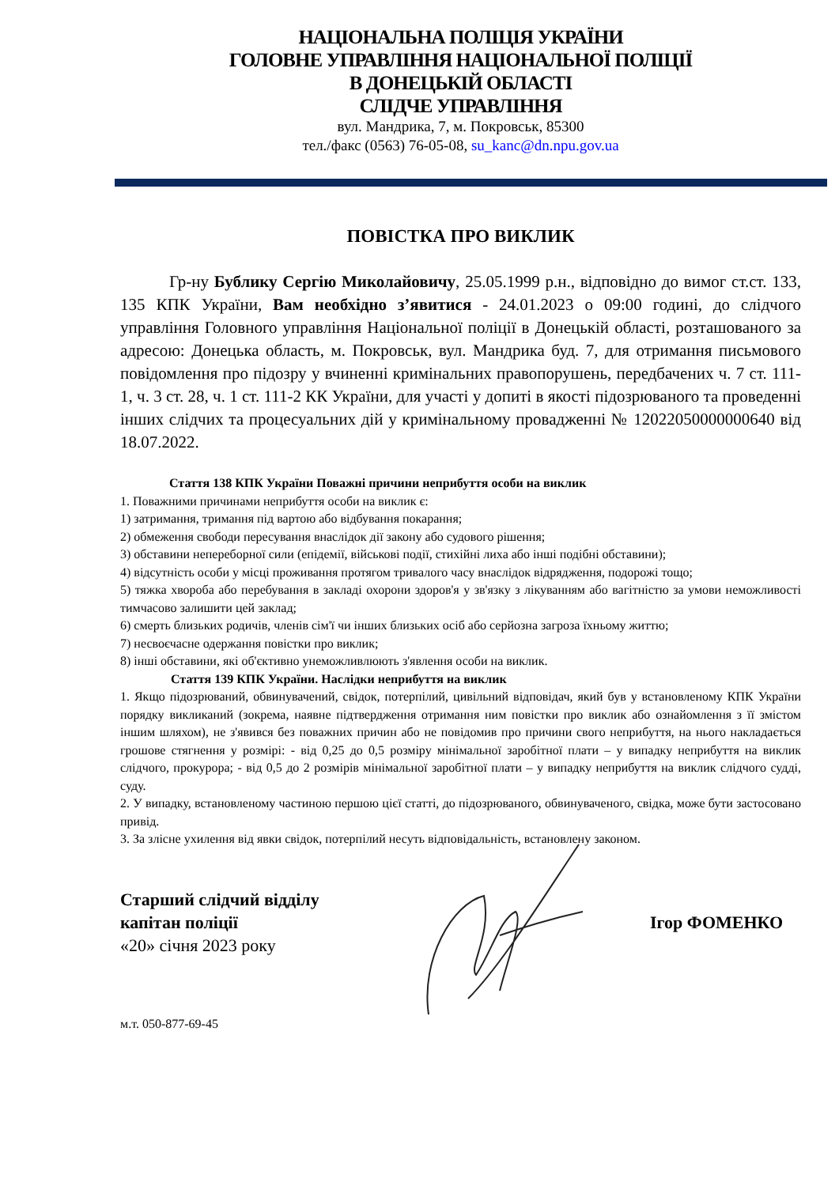НАЦІОНАЛЬНА ПОЛІЦІЯ УКРАЇНИ
ГОЛОВНЕ УПРАВЛІННЯ НАЦІОНАЛЬНОЇ ПОЛІЦІЇ
В ДОНЕЦЬКІЙ ОБЛАСТІ
СЛІДЧЕ УПРАВЛІННЯ
вул. Мандрика, 7, м. Покровськ, 85300
тел./факс (0563) 76-05-08, su_kanc@dn.npu.gov.ua
ПОВІСТКА ПРО ВИКЛИК
Гр-ну Бублику Сергію Миколайовичу, 25.05.1999 р.н., відповідно до вимог ст.ст. 133, 135 КПК України, Вам необхідно з’явитися - 24.01.2023 о 09:00 годині, до слідчого управління Головного управління Національної поліції в Донецькій області, розташованого за адресою: Донецька область, м. Покровськ, вул. Мандрика буд. 7, для отримання письмового повідомлення про підозру у вчиненні кримінальних правопорушень, передбачених ч. 7 ст. 111-1, ч. 3 ст. 28, ч. 1 ст. 111-2 КК України, для участі у допиті в якості підозрюваного та проведенні інших слідчих та процесуальних дій у кримінальному провадженні № 12022050000000640 від 18.07.2022.
Стаття 138 КПК України Поважні причини неприбуття особи на виклик
1. Поважними причинами неприбуття особи на виклик є:
1) затримання, тримання під вартою або відбування покарання;
2) обмеження свободи пересування внаслідок дії закону або судового рішення;
3) обставини непереборної сили (епідемії, військові події, стихійні лиха або інші подібні обставини);
4) відсутність особи у місці проживання протягом тривалого часу внаслідок відрядження, подорожі тощо;
5) тяжка хвороба або перебування в закладі охорони здоров'я у зв'язку з лікуванням або вагітністю за умови неможливості тимчасово залишити цей заклад;
6) смерть близьких родичів, членів сім'ї чи інших близьких осіб або серйозна загроза їхньому життю;
7) несвоєчасне одержання повістки про виклик;
8) інші обставини, які об'єктивно унеможливлюють з'явлення особи на виклик.
Стаття 139 КПК України. Наслідки неприбуття на виклик
1. Якщо підозрюваний, обвинувачений, свідок, потерпілий, цивільний відповідач, який був у встановленому КПК України порядку викликаний (зокрема, наявне підтвердження отримання ним повістки про виклик або ознайомлення з її змістом іншим шляхом), не з'явився без поважних причин або не повідомив про причини свого неприбуття, на нього накладається грошове стягнення у розмірі: - від 0,25 до 0,5 розміру мінімальної заробітної плати – у випадку неприбуття на виклик слідчого, прокурора; - від 0,5 до 2 розмірів мінімальної заробітної плати – у випадку неприбуття на виклик слідчого судді, суду.
2. У випадку, встановленому частиною першою цієї статті, до підозрюваного, обвинуваченого, свідка, може бути застосовано привід.
3. За злісне ухилення від явки свідок, потерпілий несуть відповідальність, встановлену законом.
Старший слідчий відділу
капітан поліції
«20» січня 2023 року
м.т. 050-877-69-45
Ігор ФОМЕНКО